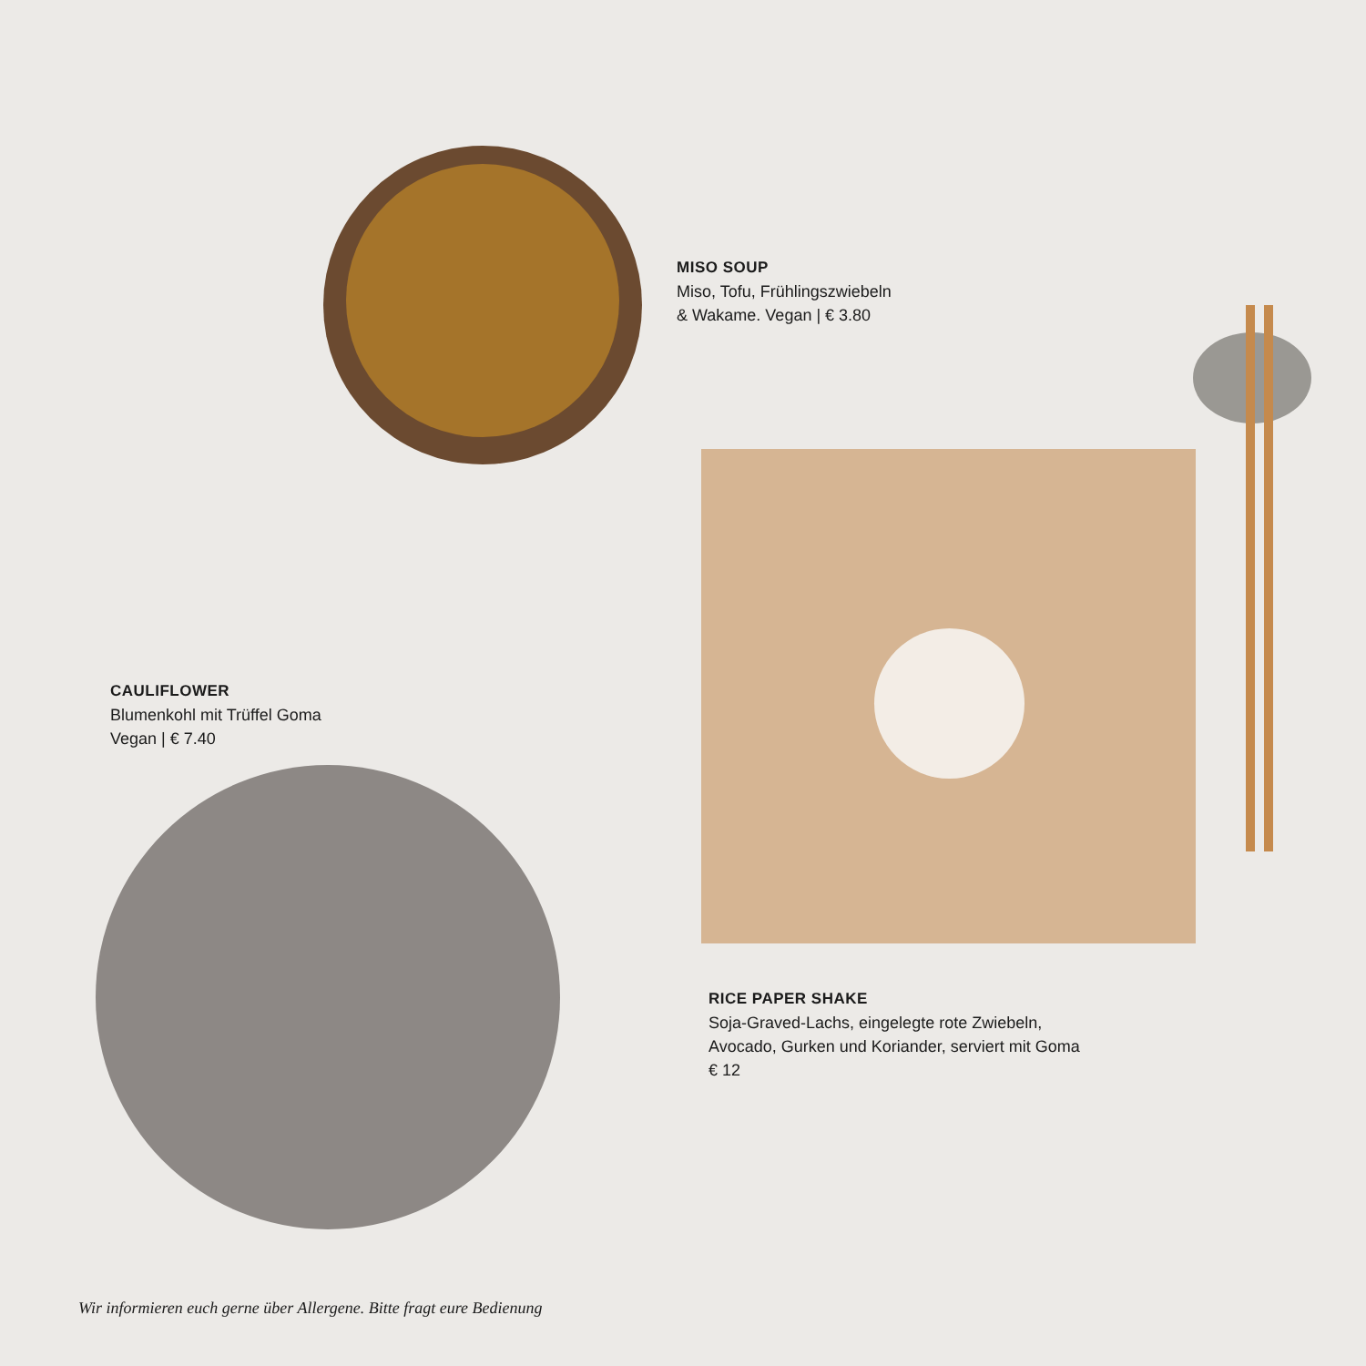MISO SOUP
Miso, Tofu, Frühlingszwiebeln
& Wakame. Vegan | € 3.80
CAULIFLOWER
Blumenkohl mit Trüffel Goma
Vegan | € 7.40
RICE PAPER SHAKE
Soja-Graved-Lachs, eingelegte rote Zwiebeln,
Avocado, Gurken und Koriander, serviert mit Goma
€ 12
Wir informieren euch gerne über Allergene. Bitte fragt eure Bedienung